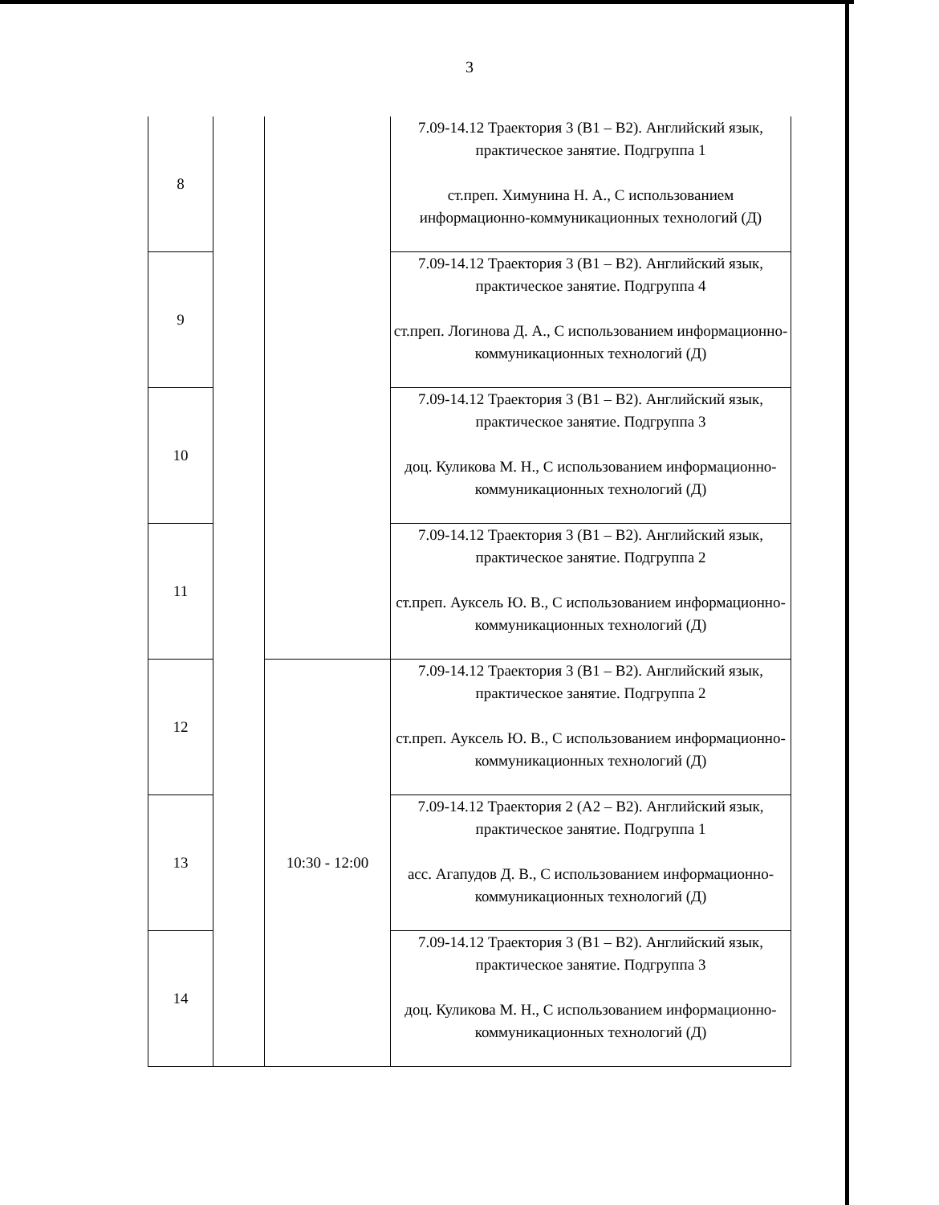3
| 8 | | | 7.09-14.12 Траектория 3 (B1 – B2). Английский язык, практическое занятие. Подгруппа 1 ст.преп. Химунина Н. А., С использованием информационно-коммуникационных технологий (Д) |
| 9 | | | 7.09-14.12 Траектория 3 (B1 – B2). Английский язык, практическое занятие. Подгруппа 4 ст.преп. Логинова Д. А., С использованием информационно-коммуникационных технологий (Д) |
| 10 | | | 7.09-14.12 Траектория 3 (B1 – B2). Английский язык, практическое занятие. Подгруппа 3 доц. Куликова М. Н., С использованием информационно-коммуникационных технологий (Д) |
| 11 | | | 7.09-14.12 Траектория 3 (B1 – B2). Английский язык, практическое занятие. Подгруппа 2 ст.преп. Ауксель Ю. В., С использованием информационно-коммуникационных технологий (Д) |
| 12 | | 10:30 - 12:00 | 7.09-14.12 Траектория 3 (B1 – B2). Английский язык, практическое занятие. Подгруппа 2 ст.преп. Ауксель Ю. В., С использованием информационно-коммуникационных технологий (Д) |
| 13 | | | 7.09-14.12 Траектория 2 (A2 – B2). Английский язык, практическое занятие. Подгруппа 1 асс. Агапудов Д. В., С использованием информационно-коммуникационных технологий (Д) |
| 14 | | | 7.09-14.12 Траектория 3 (B1 – B2). Английский язык, практическое занятие. Подгруппа 3 доц. Куликова М. Н., С использованием информационно-коммуникационных технологий (Д) |